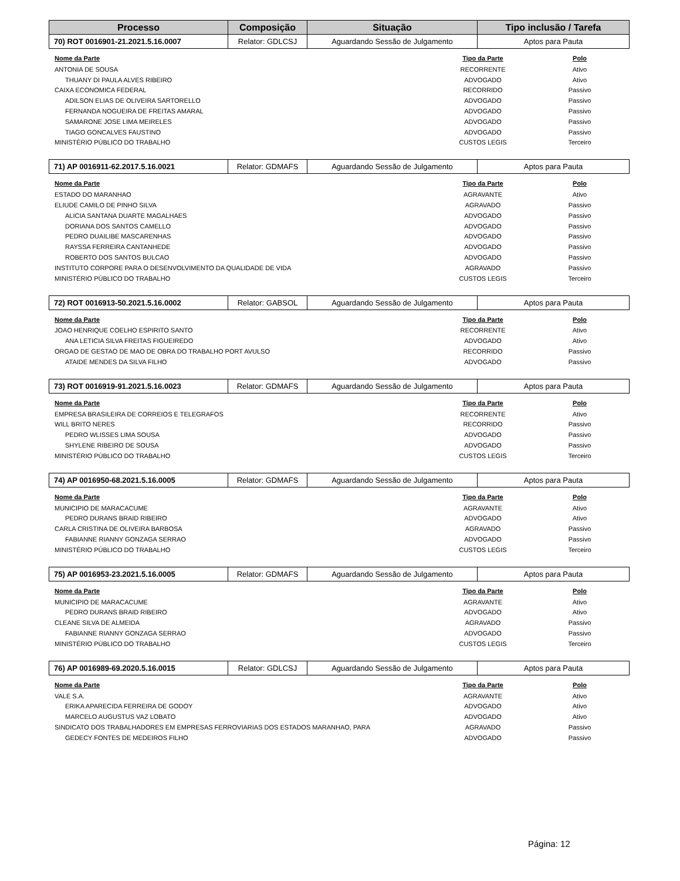| Processo | Composição | Situação | Tipo inclusão / Tarefa |
| --- | --- | --- | --- |
| 70) ROT 0016901-21.2021.5.16.0007 | Relator: GDLCSJ | Aguardando Sessão de Julgamento | Aptos para Pauta |
| Nome da Parte | Tipo da Parte | Polo |
| --- | --- | --- |
| ANTONIA DE SOUSA | RECORRENTE | Ativo |
| THUANY DI PAULA ALVES RIBEIRO | ADVOGADO | Ativo |
| CAIXA ECONOMICA FEDERAL | RECORRIDO | Passivo |
| ADILSON ELIAS DE OLIVEIRA SARTORELLO | ADVOGADO | Passivo |
| FERNANDA NOGUEIRA DE FREITAS AMARAL | ADVOGADO | Passivo |
| SAMARONE JOSE LIMA MEIRELES | ADVOGADO | Passivo |
| TIAGO GONCALVES FAUSTINO | ADVOGADO | Passivo |
| MINISTÉRIO PÚBLICO DO TRABALHO | CUSTOS LEGIS | Terceiro |
| 71) AP 0016911-62.2017.5.16.0021 | Relator: GDMAFS | Aguardando Sessão de Julgamento | Aptos para Pauta |
| Nome da Parte | Tipo da Parte | Polo |
| --- | --- | --- |
| ESTADO DO MARANHAO | AGRAVANTE | Ativo |
| ELIUDE CAMILO DE PINHO SILVA | AGRAVADO | Passivo |
| ALICIA SANTANA DUARTE MAGALHAES | ADVOGADO | Passivo |
| DORIANA DOS SANTOS CAMELLO | ADVOGADO | Passivo |
| PEDRO DUAILIBE MASCARENHAS | ADVOGADO | Passivo |
| RAYSSA FERREIRA CANTANHEDE | ADVOGADO | Passivo |
| ROBERTO DOS SANTOS BULCAO | ADVOGADO | Passivo |
| INSTITUTO CORPORE PARA O DESENVOLVIMENTO DA QUALIDADE DE VIDA | AGRAVADO | Passivo |
| MINISTÉRIO PÚBLICO DO TRABALHO | CUSTOS LEGIS | Terceiro |
| 72) ROT 0016913-50.2021.5.16.0002 | Relator: GABSOL | Aguardando Sessão de Julgamento | Aptos para Pauta |
| Nome da Parte | Tipo da Parte | Polo |
| --- | --- | --- |
| JOAO HENRIQUE COELHO ESPIRITO SANTO | RECORRENTE | Ativo |
| ANA LETICIA SILVA FREITAS FIGUEIREDO | ADVOGADO | Ativo |
| ORGAO DE GESTAO DE MAO DE OBRA DO TRABALHO PORT AVULSO | RECORRIDO | Passivo |
| ATAIDE MENDES DA SILVA FILHO | ADVOGADO | Passivo |
| 73) ROT 0016919-91.2021.5.16.0023 | Relator: GDMAFS | Aguardando Sessão de Julgamento | Aptos para Pauta |
| Nome da Parte | Tipo da Parte | Polo |
| --- | --- | --- |
| EMPRESA BRASILEIRA DE CORREIOS E TELEGRAFOS | RECORRENTE | Ativo |
| WILL BRITO NERES | RECORRIDO | Passivo |
| PEDRO WLISSES LIMA SOUSA | ADVOGADO | Passivo |
| SHYLENE RIBEIRO DE SOUSA | ADVOGADO | Passivo |
| MINISTÉRIO PÚBLICO DO TRABALHO | CUSTOS LEGIS | Terceiro |
| 74) AP 0016950-68.2021.5.16.0005 | Relator: GDMAFS | Aguardando Sessão de Julgamento | Aptos para Pauta |
| Nome da Parte | Tipo da Parte | Polo |
| --- | --- | --- |
| MUNICIPIO DE MARACACUME | AGRAVANTE | Ativo |
| PEDRO DURANS BRAID RIBEIRO | ADVOGADO | Ativo |
| CARLA CRISTINA DE OLIVEIRA BARBOSA | AGRAVADO | Passivo |
| FABIANNE RIANNY GONZAGA SERRAO | ADVOGADO | Passivo |
| MINISTÉRIO PÚBLICO DO TRABALHO | CUSTOS LEGIS | Terceiro |
| 75) AP 0016953-23.2021.5.16.0005 | Relator: GDMAFS | Aguardando Sessão de Julgamento | Aptos para Pauta |
| Nome da Parte | Tipo da Parte | Polo |
| --- | --- | --- |
| MUNICIPIO DE MARACACUME | AGRAVANTE | Ativo |
| PEDRO DURANS BRAID RIBEIRO | ADVOGADO | Ativo |
| CLEANE SILVA DE ALMEIDA | AGRAVADO | Passivo |
| FABIANNE RIANNY GONZAGA SERRAO | ADVOGADO | Passivo |
| MINISTÉRIO PÚBLICO DO TRABALHO | CUSTOS LEGIS | Terceiro |
| 76) AP 0016989-69.2020.5.16.0015 | Relator: GDLCSJ | Aguardando Sessão de Julgamento | Aptos para Pauta |
| Nome da Parte | Tipo da Parte | Polo |
| --- | --- | --- |
| VALE S.A. | AGRAVANTE | Ativo |
| ERIKA APARECIDA FERREIRA DE GODOY | ADVOGADO | Ativo |
| MARCELO AUGUSTUS VAZ LOBATO | ADVOGADO | Ativo |
| SINDICATO DOS TRABALHADORES EM EMPRESAS FERROVIARIAS DOS ESTADOS MARANHAO, PARA | AGRAVADO | Passivo |
| GEDECY FONTES DE MEDEIROS FILHO | ADVOGADO | Passivo |
Página: 12